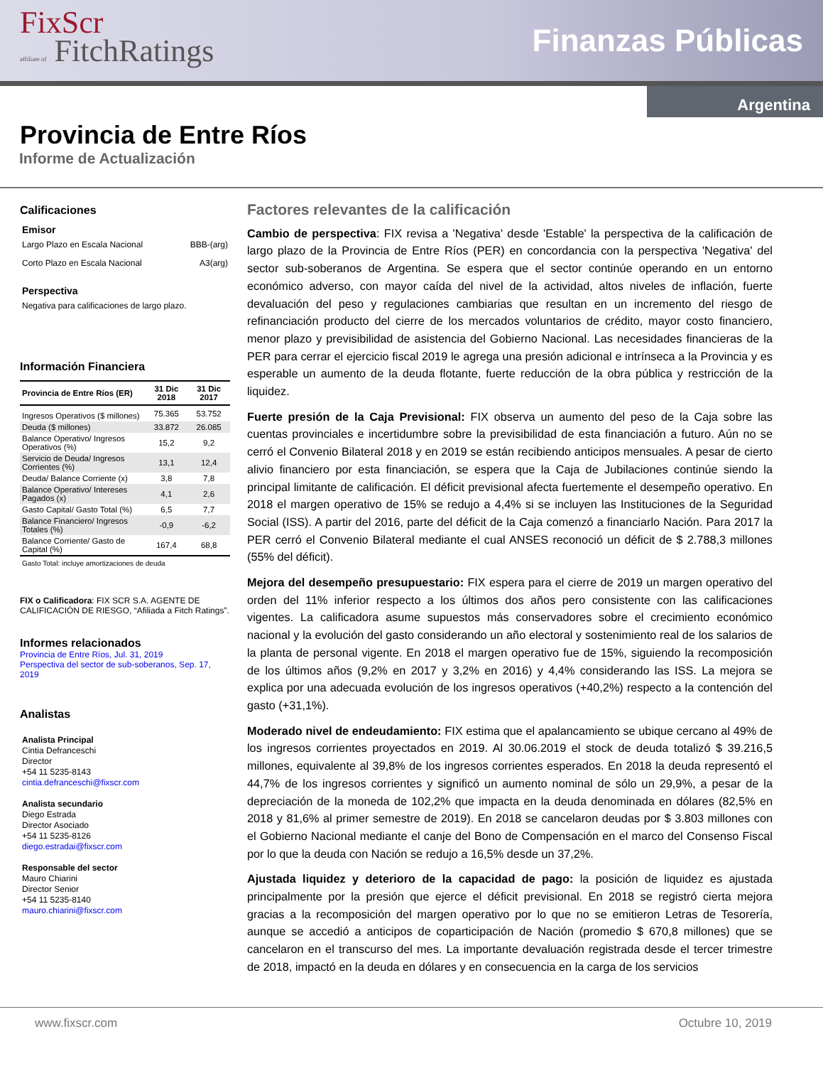FixScr
affiliate of FitchRatings
Finanzas Públicas
Argentina
Provincia de Entre Ríos
Informe de Actualización
Calificaciones
Emisor
Largo Plazo en Escala Nacional BBB-(arg)
Corto Plazo en Escala Nacional A3(arg)
Perspectiva
Negativa para calificaciones de largo plazo.
Información Financiera
| Provincia de Entre Ríos (ER) | 31 Dic 2018 | 31 Dic 2017 |
| --- | --- | --- |
| Ingresos Operativos ($ millones) | 75.365 | 53.752 |
| Deuda ($ millones) | 33.872 | 26.085 |
| Balance Operativo/ Ingresos Operativos (%) | 15,2 | 9,2 |
| Servicio de Deuda/ Ingresos Corrientes (%) | 13,1 | 12,4 |
| Deuda/ Balance Corriente (x) | 3,8 | 7,8 |
| Balance Operativo/ Intereses Pagados (x) | 4,1 | 2,6 |
| Gasto Capital/ Gasto Total (%) | 6,5 | 7,7 |
| Balance Financiero/ Ingresos Totales (%) | -0,9 | -6,2 |
| Balance Corriente/ Gasto de Capital (%) | 167,4 | 68,8 |
Gasto Total: incluye amortizaciones de deuda
FIX o Calificadora: FIX SCR S.A. AGENTE DE CALIFICACIÓN DE RIESGO, “Afiliada a Fitch Ratings”.
Informes relacionados
Provincia de Entre Ríos, Jul. 31, 2019
Perspectiva del sector de sub-soberanos, Sep. 17, 2019
Analistas
Analista Principal
Cintia Defranceschi
Director
+54 11 5235-8143
cintia.defranceschi@fixscr.com
Analista secundario
Diego Estrada
Director Asociado
+54 11 5235-8126
diego.estradai@fixscr.com
Responsable del sector
Mauro Chiarini
Director Senior
+54 11 5235-8140
mauro.chiarini@fixscr.com
Factores relevantes de la calificación
Cambio de perspectiva: FIX revisa a 'Negativa' desde 'Estable' la perspectiva de la calificación de largo plazo de la Provincia de Entre Ríos (PER) en concordancia con la perspectiva 'Negativa' del sector sub-soberanos de Argentina. Se espera que el sector continúe operando en un entorno económico adverso, con mayor caída del nivel de la actividad, altos niveles de inflación, fuerte devaluación del peso y regulaciones cambiarias que resultan en un incremento del riesgo de refinanciación producto del cierre de los mercados voluntarios de crédito, mayor costo financiero, menor plazo y previsibilidad de asistencia del Gobierno Nacional. Las necesidades financieras de la PER para cerrar el ejercicio fiscal 2019 le agrega una presión adicional e intrínseca a la Provincia y es esperable un aumento de la deuda flotante, fuerte reducción de la obra pública y restricción de la liquidez.
Fuerte presión de la Caja Previsional: FIX observa un aumento del peso de la Caja sobre las cuentas provinciales e incertidumbre sobre la previsibilidad de esta financiación a futuro. Aún no se cerró el Convenio Bilateral 2018 y en 2019 se están recibiendo anticipos mensuales. A pesar de cierto alivio financiero por esta financiación, se espera que la Caja de Jubilaciones continúe siendo la principal limitante de calificación. El déficit previsional afecta fuertemente el desempeño operativo. En 2018 el margen operativo de 15% se redujo a 4,4% si se incluyen las Instituciones de la Seguridad Social (ISS). A partir del 2016, parte del déficit de la Caja comenzó a financiarlo Nación. Para 2017 la PER cerró el Convenio Bilateral mediante el cual ANSES reconoció un déficit de $ 2.788,3 millones (55% del déficit).
Mejora del desempeño presupuestario: FIX espera para el cierre de 2019 un margen operativo del orden del 11% inferior respecto a los últimos dos años pero consistente con las calificaciones vigentes. La calificadora asume supuestos más conservadores sobre el crecimiento económico nacional y la evolución del gasto considerando un año electoral y sostenimiento real de los salarios de la planta de personal vigente. En 2018 el margen operativo fue de 15%, siguiendo la recomposición de los últimos años (9,2% en 2017 y 3,2% en 2016) y 4,4% considerando las ISS. La mejora se explica por una adecuada evolución de los ingresos operativos (+40,2%) respecto a la contención del gasto (+31,1%).
Moderado nivel de endeudamiento: FIX estima que el apalancamiento se ubique cercano al 49% de los ingresos corrientes proyectados en 2019. Al 30.06.2019 el stock de deuda totalizó $ 39.216,5 millones, equivalente al 39,8% de los ingresos corrientes esperados. En 2018 la deuda representó el 44,7% de los ingresos corrientes y significó un aumento nominal de sólo un 29,9%, a pesar de la depreciación de la moneda de 102,2% que impacta en la deuda denominada en dólares (82,5% en 2018 y 81,6% al primer semestre de 2019). En 2018 se cancelaron deudas por $ 3.803 millones con el Gobierno Nacional mediante el canje del Bono de Compensación en el marco del Consenso Fiscal por lo que la deuda con Nación se redujo a 16,5% desde un 37,2%.
Ajustada liquidez y deterioro de la capacidad de pago: la posición de liquidez es ajustada principalmente por la presión que ejerce el déficit previsional. En 2018 se registró cierta mejora gracias a la recomposición del margen operativo por lo que no se emitieron Letras de Tesorería, aunque se accedió a anticipos de coparticipación de Nación (promedio $ 670,8 millones) que se cancelaron en el transcurso del mes. La importante devaluación registrada desde el tercer trimestre de 2018, impactó en la deuda en dólares y en consecuencia en la carga de los servicios
www.fixscr.com Octubre 10, 2019